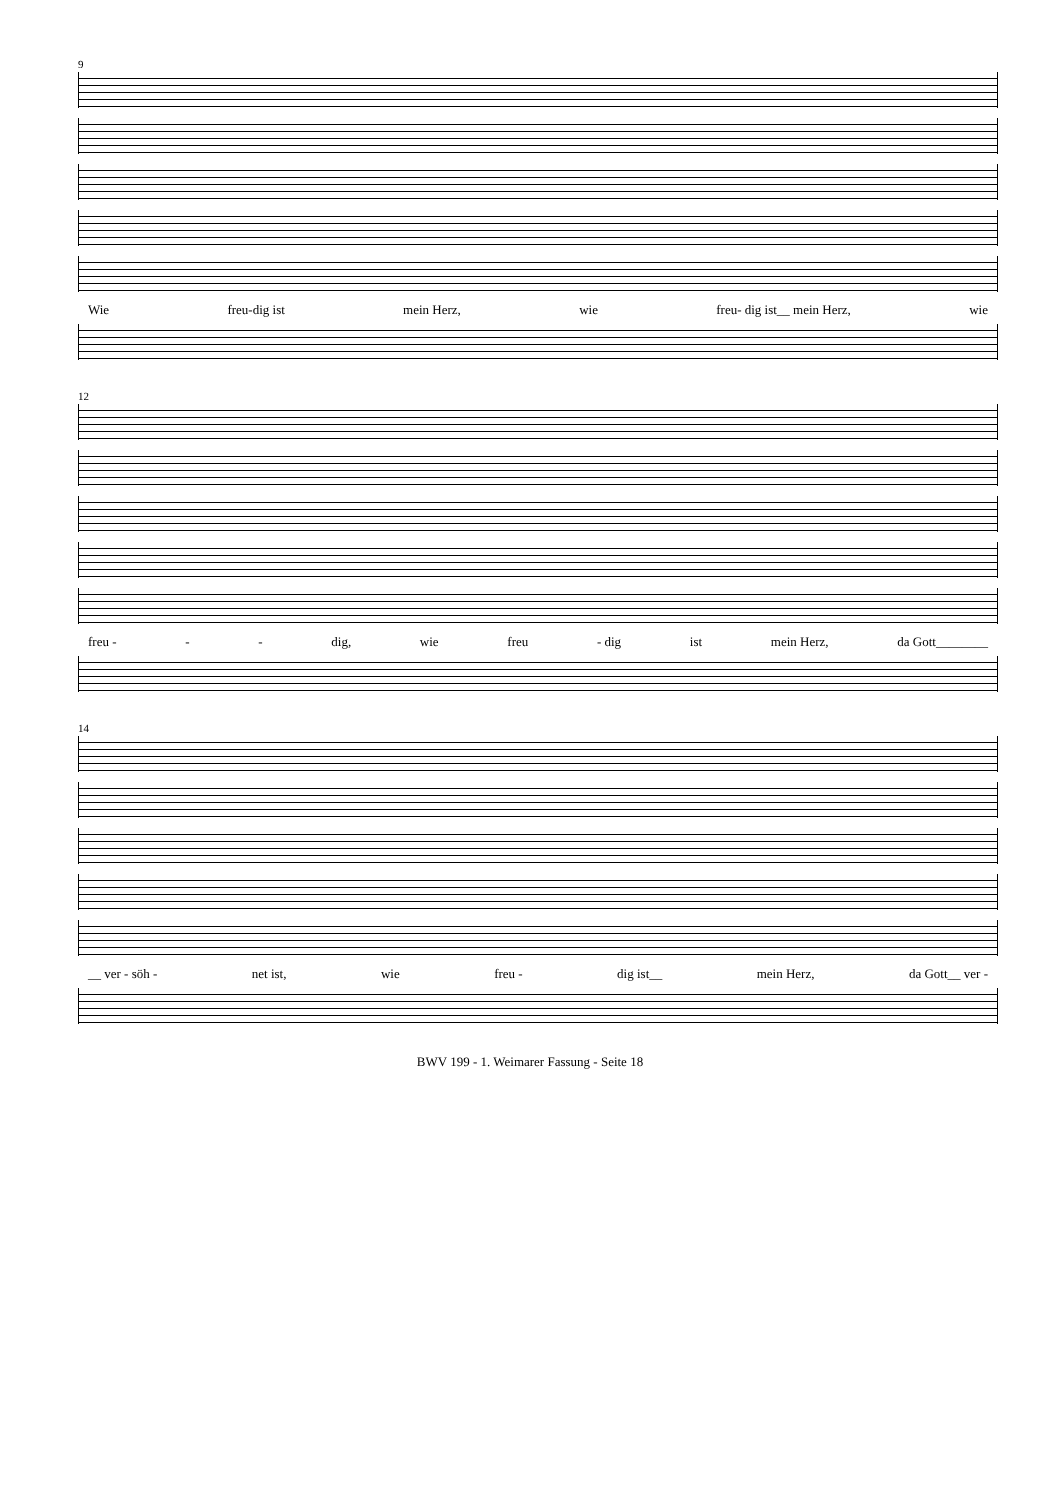9
Wie freu-dig ist mein Herz, wie freu- dig ist__ mein Herz, wie
12
freu - - - dig, wie freu - dig ist mein Herz, da Gott________
14
__ ver - söh - net ist, wie freu - dig ist__ mein Herz, da Gott__ ver -
BWV 199 - 1. Weimarer Fassung - Seite 18